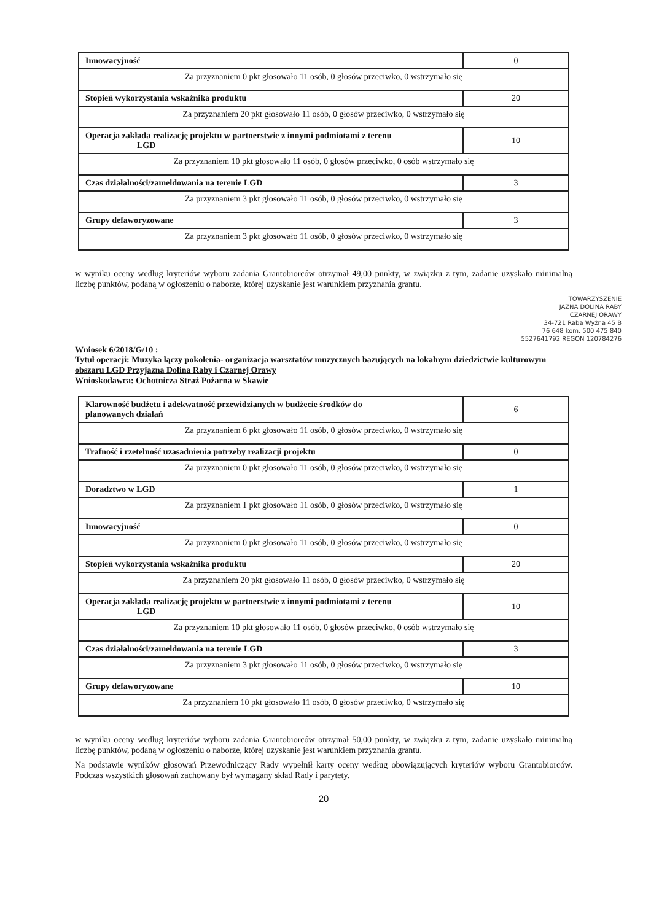| Innowacyjność | 0 |
| Za przyznaniem 0 pkt głosowało 11 osób, 0 głosów przeciwko, 0 wstrzymało się | |
| Stopień wykorzystania wskaźnika produktu | 20 |
| Za przyznaniem 20 pkt głosowało 11 osób, 0 głosów przeciwko, 0 wstrzymało się | |
| Operacja zakłada realizację projektu w partnerstwie z innymi podmiotami z terenu LGD | 10 |
| Za przyznaniem 10 pkt głosowało 11 osób, 0 głosów przeciwko, 0 osób wstrzymało się | |
| Czas działalności/zameldowania na terenie LGD | 3 |
| Za przyznaniem 3 pkt głosowało 11 osób, 0 głosów przeciwko, 0 wstrzymało się | |
| Grupy defaworyzowane | 3 |
| Za przyznaniem 3 pkt głosowało 11 osób, 0 głosów przeciwko, 0 wstrzymało się | |
w wyniku oceny według kryteriów wyboru zadania Grantobiorców otrzymał 49,00 punkty, w związku z tym, zadanie uzyskało minimalną liczbę punktów, podaną w ogłoszeniu o naborze, której uzyskanie jest warunkiem przyznania grantu.
TOWARZYSZENIE
JAZNA DOLINA RABY
CZARNEJ ORAWY
34-721 Raba Wyżna 45 B
76 648 kom. 500 475 840
5527641792 REGON 120784276
Wniosek 6/2018/G/10 :
Tytuł operacji: Muzyka łączy pokolenia- organizacja warsztatów muzycznych bazujących na lokalnym dziedzictwie kulturowym obszaru LGD Przyjazna Dolina Raby i Czarnej Orawy
Wnioskodawca: Ochotnicza Straż Pożarna w Skawie
| Klarowność budżetu i adekwatność przewidzianych w budżecie środków do planowanych działań | 6 |
| Za przyznaniem 6 pkt głosowało 11 osób, 0 głosów przeciwko, 0 wstrzymało się | |
| Trafność i rzetelność uzasadnienia potrzeby realizacji projektu | 0 |
| Za przyznaniem 0 pkt głosowało 11 osób, 0 głosów przeciwko, 0 wstrzymało się | |
| Doradztwo w LGD | 1 |
| Za przyznaniem 1 pkt głosowało 11 osób, 0 głosów przeciwko, 0 wstrzymało się | |
| Innowacyjność | 0 |
| Za przyznaniem 0 pkt głosowało 11 osób, 0 głosów przeciwko, 0 wstrzymało się | |
| Stopień wykorzystania wskaźnika produktu | 20 |
| Za przyznaniem 20 pkt głosowało 11 osób, 0 głosów przeciwko, 0 wstrzymało się | |
| Operacja zakłada realizację projektu w partnerstwie z innymi podmiotami z terenu LGD | 10 |
| Za przyznaniem 10 pkt głosowało 11 osób, 0 głosów przeciwko, 0 osób wstrzymało się | |
| Czas działalności/zameldowania na terenie LGD | 3 |
| Za przyznaniem 3 pkt głosowało 11 osób, 0 głosów przeciwko, 0 wstrzymało się | |
| Grupy defaworyzowane | 10 |
| Za przyznaniem 10 pkt głosowało 11 osób, 0 głosów przeciwko, 0 wstrzymało się | |
w wyniku oceny według kryteriów wyboru zadania Grantobiorców otrzymał 50,00 punkty, w związku z tym, zadanie uzyskało minimalną liczbę punktów, podaną w ogłoszeniu o naborze, której uzyskanie jest warunkiem przyznania grantu.
Na podstawie wyników głosowań Przewodniczący Rady wypełnił karty oceny według obowiązujących kryteriów wyboru Grantobiorców. Podczas wszystkich głosowań zachowany był wymagany skład Rady i parytety.
20